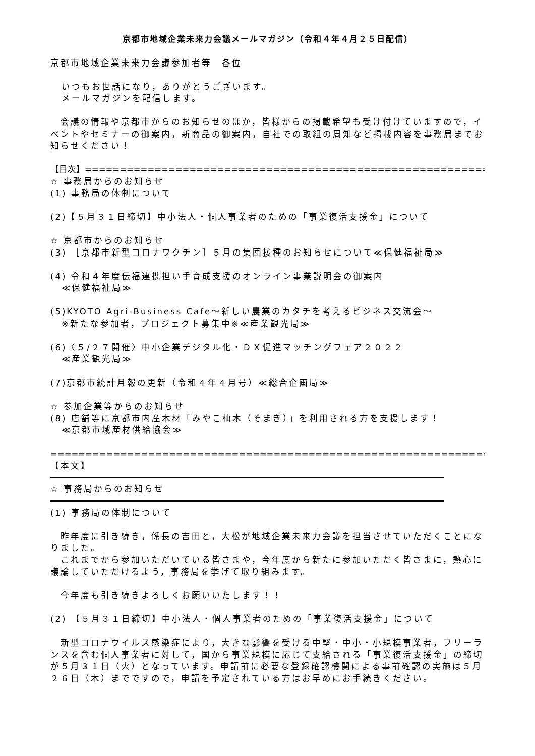京都市地域企業未来力会議メールマガジン（令和４年４月２５日配信）
京都市地域企業未来力会議参加者等　各位
いつもお世話になり，ありがとうございます。
メールマガジンを配信します。
　会議の情報や京都市からのお知らせのほか，皆様からの掲載希望も受け付けていますので，イベントやセミナーの御案内，新商品の御案内，自社での取組の周知など掲載内容を事務局までお知らせください！
【目次】========================================================================
☆ 事務局からのお知らせ
(1) 事務局の体制について
(2)【５月３１日締切】中小法人・個人事業者のための「事業復活支援金」について
☆ 京都市からのお知らせ
(3) ［京都市新型コロナワクチン］５月の集団接種のお知らせについて≪保健福祉局≫
(4) 令和４年度伝福連携担い手育成支援のオンライン事業説明会の御案内
≪保健福祉局≫
(5)KYOTO Agri-Business Cafe～新しい農業のカタチを考えるビジネス交流会～
※新たな参加者，プロジェクト募集中※≪産業観光局≫
(6)〈５/２７開催〉中小企業デジタル化・ＤＸ促進マッチングフェア２０２２
≪産業観光局≫
(7)京都市統計月報の更新（令和４年４月号）≪総合企画局≫
☆ 参加企業等からのお知らせ
(8) 店舗等に京都市内産木材「みやこ杣木（そまぎ）」を利用される方を支援します！
≪京都市域産材供給協会≫
==================================================================================
【本文】
☆ 事務局からのお知らせ
(1) 事務局の体制について
　昨年度に引き続き，係長の吉田と，大松が地域企業未来力会議を担当させていただくことになりました。
　これまでから参加いただいている皆さまや，今年度から新たに参加いただく皆さまに，熱心に議論していただけるよう，事務局を挙げて取り組みます。
　今年度も引き続きよろしくお願いいたします！！
(2) 【５月３１日締切】中小法人・個人事業者のための「事業復活支援金」について
　新型コロナウイルス感染症により，大きな影響を受ける中堅・中小・小規模事業者，フリーランスを含む個人事業者に対して，国から事業規模に応じて支給される「事業復活支援金」の締切が５月３１日（火）となっています。申請前に必要な登録確認機関による事前確認の実施は５月２６日（木）までですので，申請を予定されている方はお早めにお手続きください。